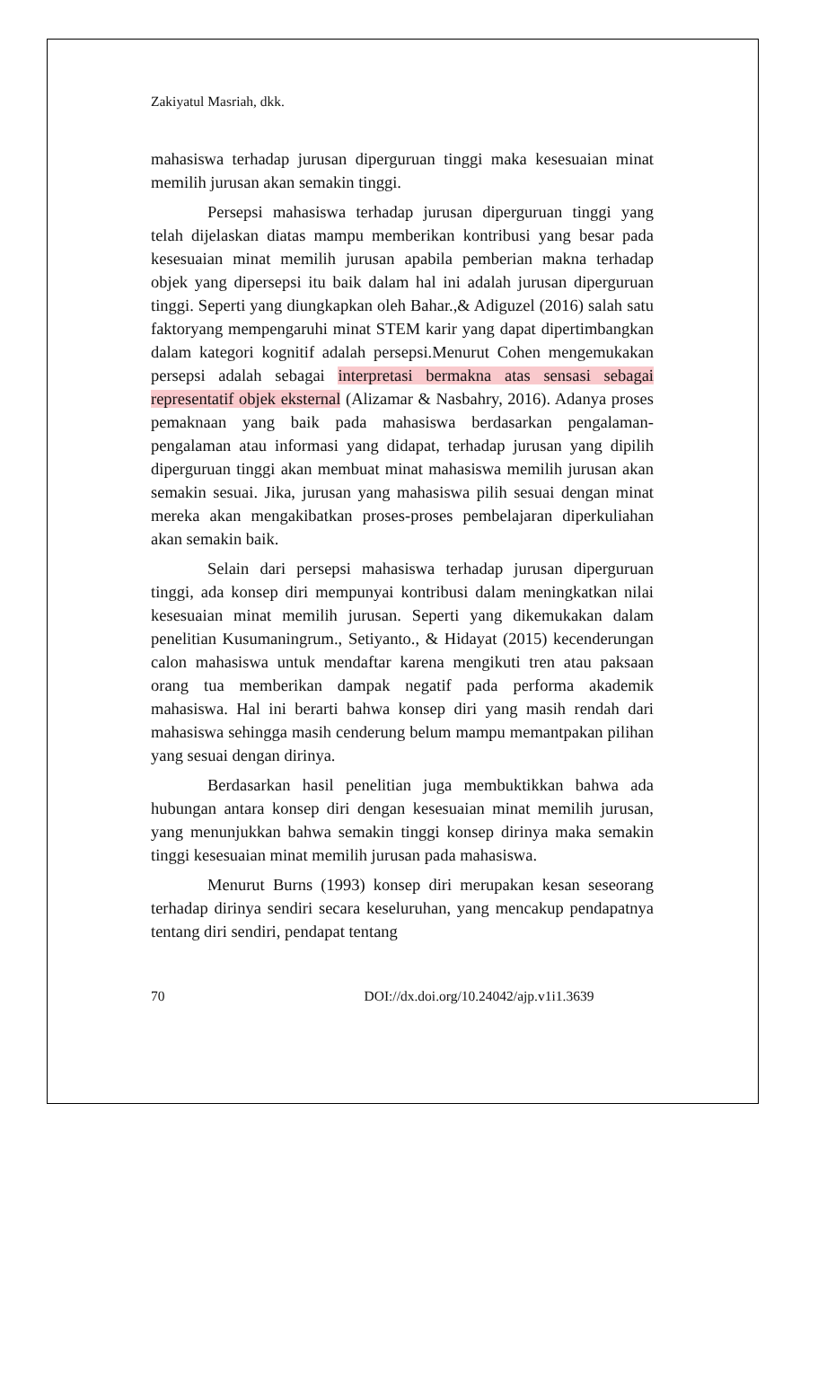Zakiyatul Masriah, dkk.
mahasiswa terhadap jurusan diperguruan tinggi maka kesesuaian minat memilih jurusan akan semakin tinggi.
Persepsi mahasiswa terhadap jurusan diperguruan tinggi yang telah dijelaskan diatas mampu memberikan kontribusi yang besar pada kesesuaian minat memilih jurusan apabila pemberian makna terhadap objek yang dipersepsi itu baik dalam hal ini adalah jurusan diperguruan tinggi. Seperti yang diungkapkan oleh Bahar.,& Adiguzel (2016) salah satu faktoryang mempengaruhi minat STEM karir yang dapat dipertimbangkan dalam kategori kognitif adalah persepsi.Menurut Cohen mengemukakan persepsi adalah sebagai interpretasi bermakna atas sensasi sebagai representatif objek eksternal (Alizamar & Nasbahry, 2016). Adanya proses pemaknaan yang baik pada mahasiswa berdasarkan pengalaman-pengalaman atau informasi yang didapat, terhadap jurusan yang dipilih diperguruan tinggi akan membuat minat mahasiswa memilih jurusan akan semakin sesuai. Jika, jurusan yang mahasiswa pilih sesuai dengan minat mereka akan mengakibatkan proses-proses pembelajaran diperkuliahan akan semakin baik.
Selain dari persepsi mahasiswa terhadap jurusan diperguruan tinggi, ada konsep diri mempunyai kontribusi dalam meningkatkan nilai kesesuaian minat memilih jurusan. Seperti yang dikemukakan dalam penelitian Kusumaningrum., Setiyanto., & Hidayat (2015) kecenderungan calon mahasiswa untuk mendaftar karena mengikuti tren atau paksaan orang tua memberikan dampak negatif pada performa akademik mahasiswa. Hal ini berarti bahwa konsep diri yang masih rendah dari mahasiswa sehingga masih cenderung belum mampu memantpakan pilihan yang sesuai dengan dirinya.
Berdasarkan hasil penelitian juga membuktikkan bahwa ada hubungan antara konsep diri dengan kesesuaian minat memilih jurusan, yang menunjukkan bahwa semakin tinggi konsep dirinya maka semakin tinggi kesesuaian minat memilih jurusan pada mahasiswa.
Menurut Burns (1993) konsep diri merupakan kesan seseorang terhadap dirinya sendiri secara keseluruhan, yang mencakup pendapatnya tentang diri sendiri, pendapat tentang
70 DOI://dx.doi.org/10.24042/ajp.v1i1.3639